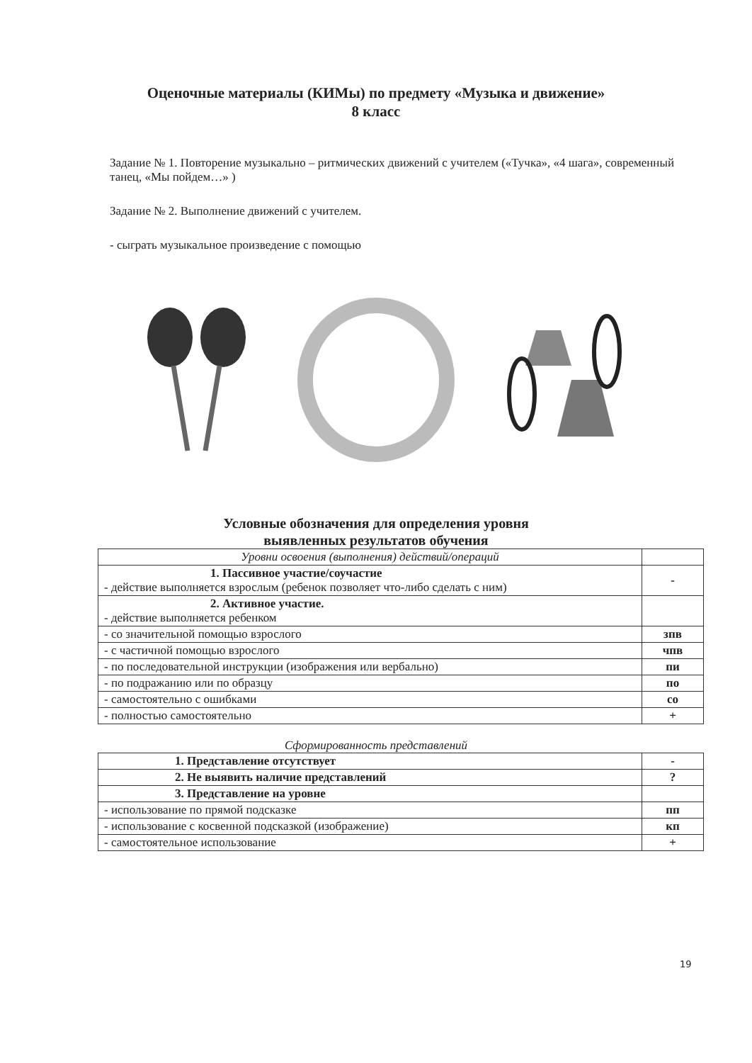Оценочные материалы (КИМы) по предмету «Музыка и движение»
8 класс
Задание № 1. Повторение музыкально – ритмических движений с учителем («Тучка», «4 шага», современный танец, «Мы пойдем…» )
Задание № 2. Выполнение движений с учителем.
- сыграть музыкальное произведение с помощью
Условные обозначения для определения уровня
выявленных результатов обучения
| Уровни освоения (выполнения) действий/операций | |
| 1. Пассивное участие/соучастие - действие выполняется взрослым (ребенок позволяет что-либо сделать с ним) | - |
| 2. Активное участие. - действие выполняется ребенком | |
| - со значительной помощью взрослого | зпв |
| - с частичной помощью взрослого | чпв |
| - по последовательной инструкции (изображения или вербально) | пи |
| - по подражанию или по образцу | по |
| - самостоятельно с ошибками | со |
| - полностью самостоятельно | + |
Сформированность представлений
| 1. Представление отсутствует | - |
| 2. Не выявить наличие представлений | ? |
| 3. Представление на уровне | |
| - использование по прямой подсказке | пп |
| - использование с косвенной подсказкой (изображение) | кп |
| - самостоятельное использование | + |
19